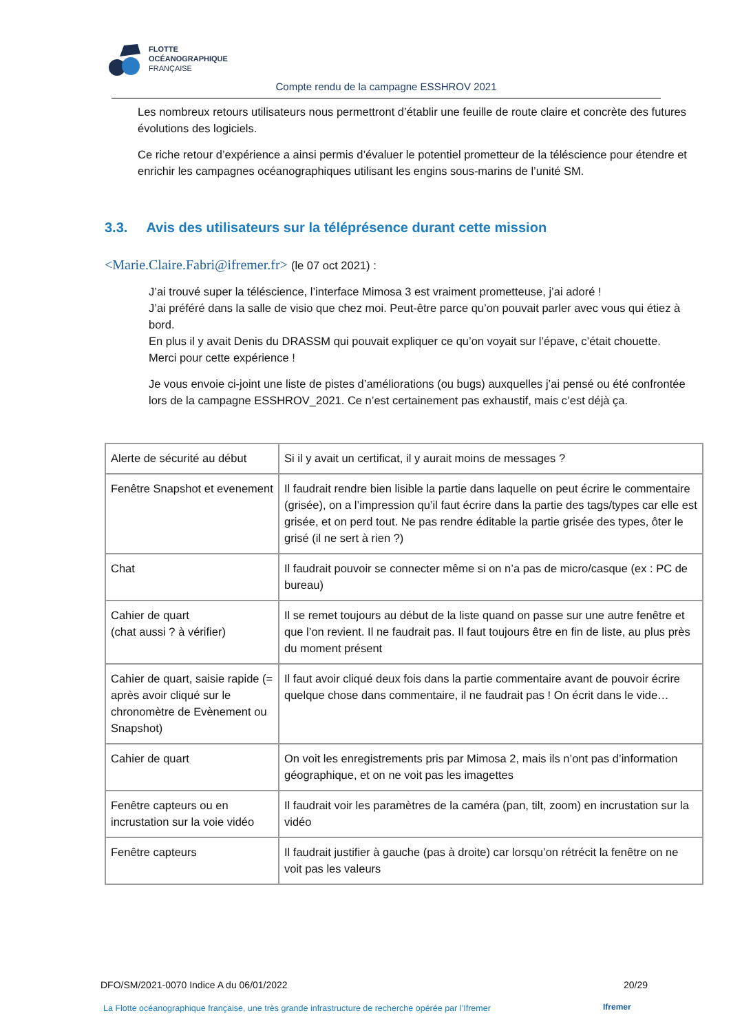FLOTTE
OCÉANOGRAPHIQUE
FRANÇAISE
Compte rendu de la campagne ESSHROV 2021
Les nombreux retours utilisateurs nous permettront d’établir une feuille de route claire et concrète des futures évolutions des logiciels.
Ce riche retour d’expérience a ainsi permis d’évaluer le potentiel prometteur de la téléscience pour étendre et enrichir les campagnes océanographiques utilisant les engins sous-marins de l’unité SM.
3.3. Avis des utilisateurs sur la téléprésence durant cette mission
<Marie.Claire.Fabri@ifremer.fr> (le 07 oct 2021) :
J’ai trouvé super la téléscience, l’interface Mimosa 3 est vraiment prometteuse, j’ai adoré !
J’ai préféré dans la salle de visio que chez moi. Peut-être parce qu’on pouvait parler avec vous qui étiez à bord.
En plus il y avait Denis du DRASSM qui pouvait expliquer ce qu’on voyait sur l’épave, c’était chouette.
Merci pour cette expérience !
Je vous envoie ci-joint une liste de pistes d’améliorations (ou bugs) auxquelles j’ai pensé ou été confrontée lors de la campagne ESSHROV_2021. Ce n’est certainement pas exhaustif, mais c’est déjà ça.
| Alerte de sécurité au début | Si il y avait un certificat, il y aurait moins de messages ? |
| Fenêtre Snapshot et evenement | Il faudrait rendre bien lisible la partie dans laquelle on peut écrire le commentaire (grisée), on a l’impression qu’il faut écrire dans la partie des tags/types car elle est grisée, et on perd tout. Ne pas rendre éditable la partie grisée des types, ôter le grisé (il ne sert à rien ?) |
| Chat | Il faudrait pouvoir se connecter même si on n’a pas de micro/casque (ex : PC de bureau) |
| Cahier de quart (chat aussi ? à vérifier) | Il se remet toujours au début de la liste quand on passe sur une autre fenêtre et que l’on revient. Il ne faudrait pas. Il faut toujours être en fin de liste, au plus près du moment présent |
| Cahier de quart, saisie rapide (= après avoir cliqué sur le chronomètre de Evènement ou Snapshot) | Il faut avoir cliqué deux fois dans la partie commentaire avant de pouvoir écrire quelque chose dans commentaire, il ne faudrait pas ! On écrit dans le vide… |
| Cahier de quart | On voit les enregistrements pris par Mimosa 2, mais ils n’ont pas d’information géographique, et on ne voit pas les imagettes |
| Fenêtre capteurs ou en incrustation sur la voie vidéo | Il faudrait voir les paramètres de la caméra (pan, tilt, zoom) en incrustation sur la vidéo |
| Fenêtre capteurs | Il faudrait justifier à gauche (pas à droite) car lorsqu’on rétrécit la fenêtre on ne voit pas les valeurs |
DFO/SM/2021-0070 Indice A du 06/01/2022 20/29
La Flotte océanographique française, une très grande infrastructure de recherche opérée par l’Ifremer
Ifremer